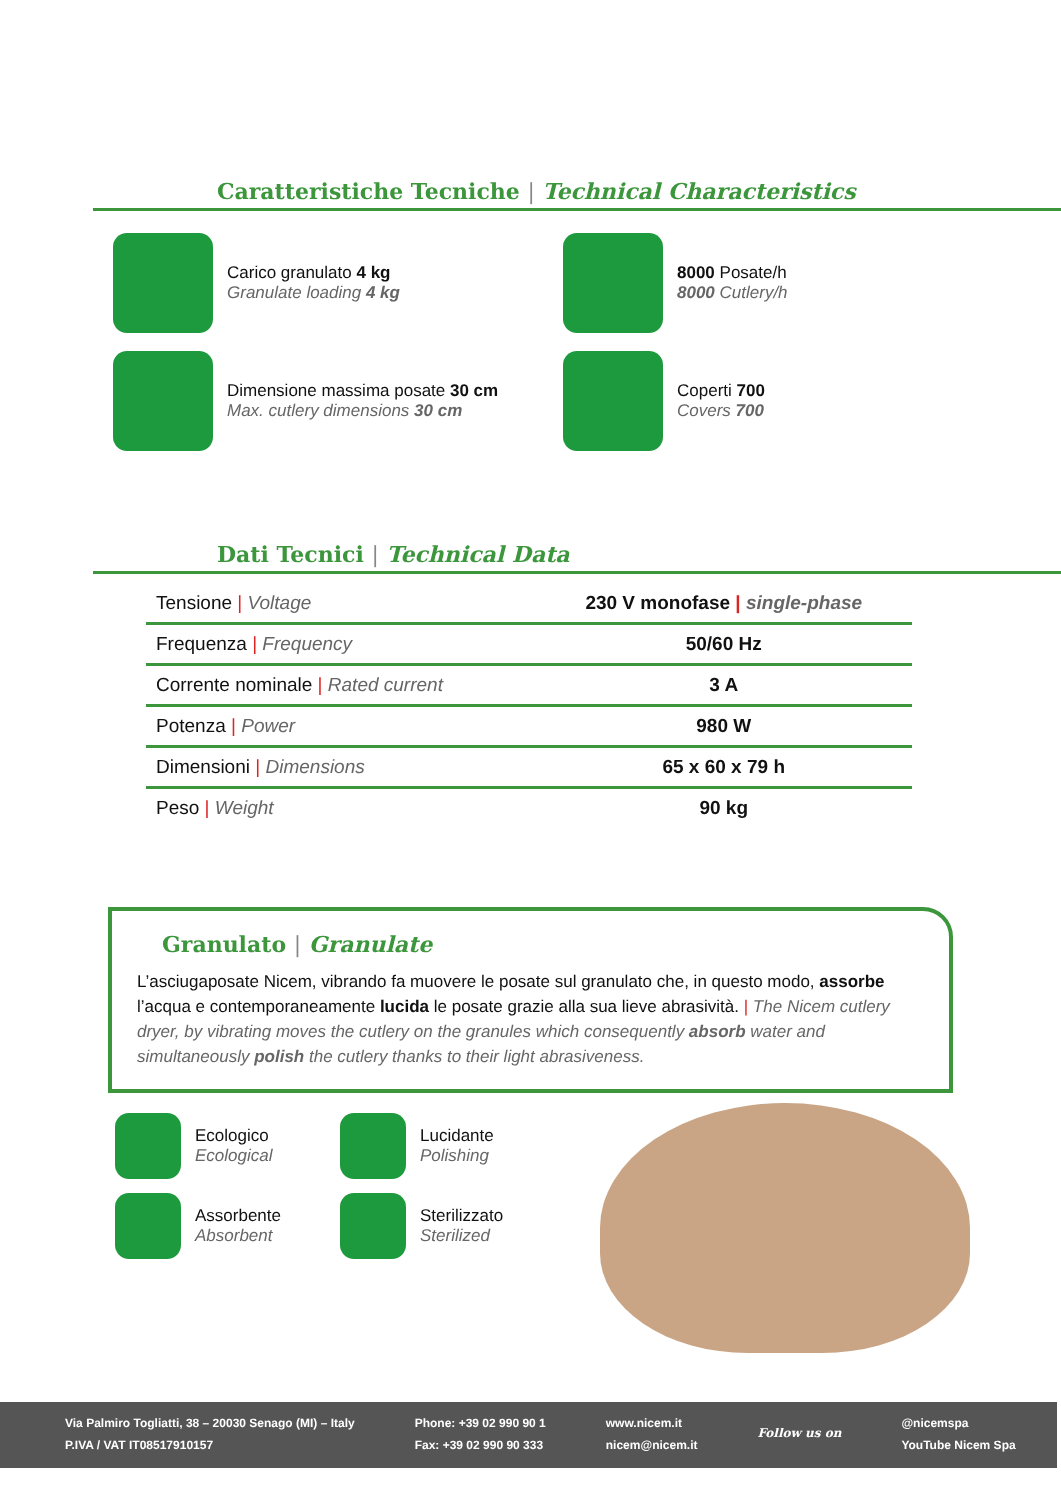Caratteristiche Tecniche | Technical Characteristics
Carico granulato 4 kg
Granulate loading 4 kg
8000 Posate/h
8000 Cutlery/h
Dimensione massima posate 30 cm
Max. cutlery dimensions 30 cm
Coperti 700
Covers 700
Dati Tecnici | Technical Data
| Tensione / Voltage | 230 V monofase / single-phase |
| Frequenza / Frequency | 50/60 Hz |
| Corrente nominale / Rated current | 3 A |
| Potenza / Power | 980 W |
| Dimensioni / Dimensions | 65 x 60 x 79 h |
| Peso / Weight | 90 kg |
Granulato | Granulate
L’asciugaposate Nicem, vibrando fa muovere le posate sul granulato che, in questo modo, assorbe l’acqua e contemporaneamente lucida le posate grazie alla sua lieve abrasività. | The Nicem cutlery dryer, by vibrating moves the cutlery on the granules which consequently absorb water and simultaneously polish the cutlery thanks to their light abrasiveness.
Ecologico
Ecological
Lucidante
Polishing
Assorbente
Absorbent
Sterilizzato
Sterilized
Via Palmiro Togliatti, 38 – 20030 Senago (MI) – Italy
P.IVA / VAT IT08517910157
Phone: +39 02 990 90 1
Fax: +39 02 990 90 333
www.nicem.it
nicem@nicem.it
Follow us on
@nicemspa
YouTube Nicem Spa